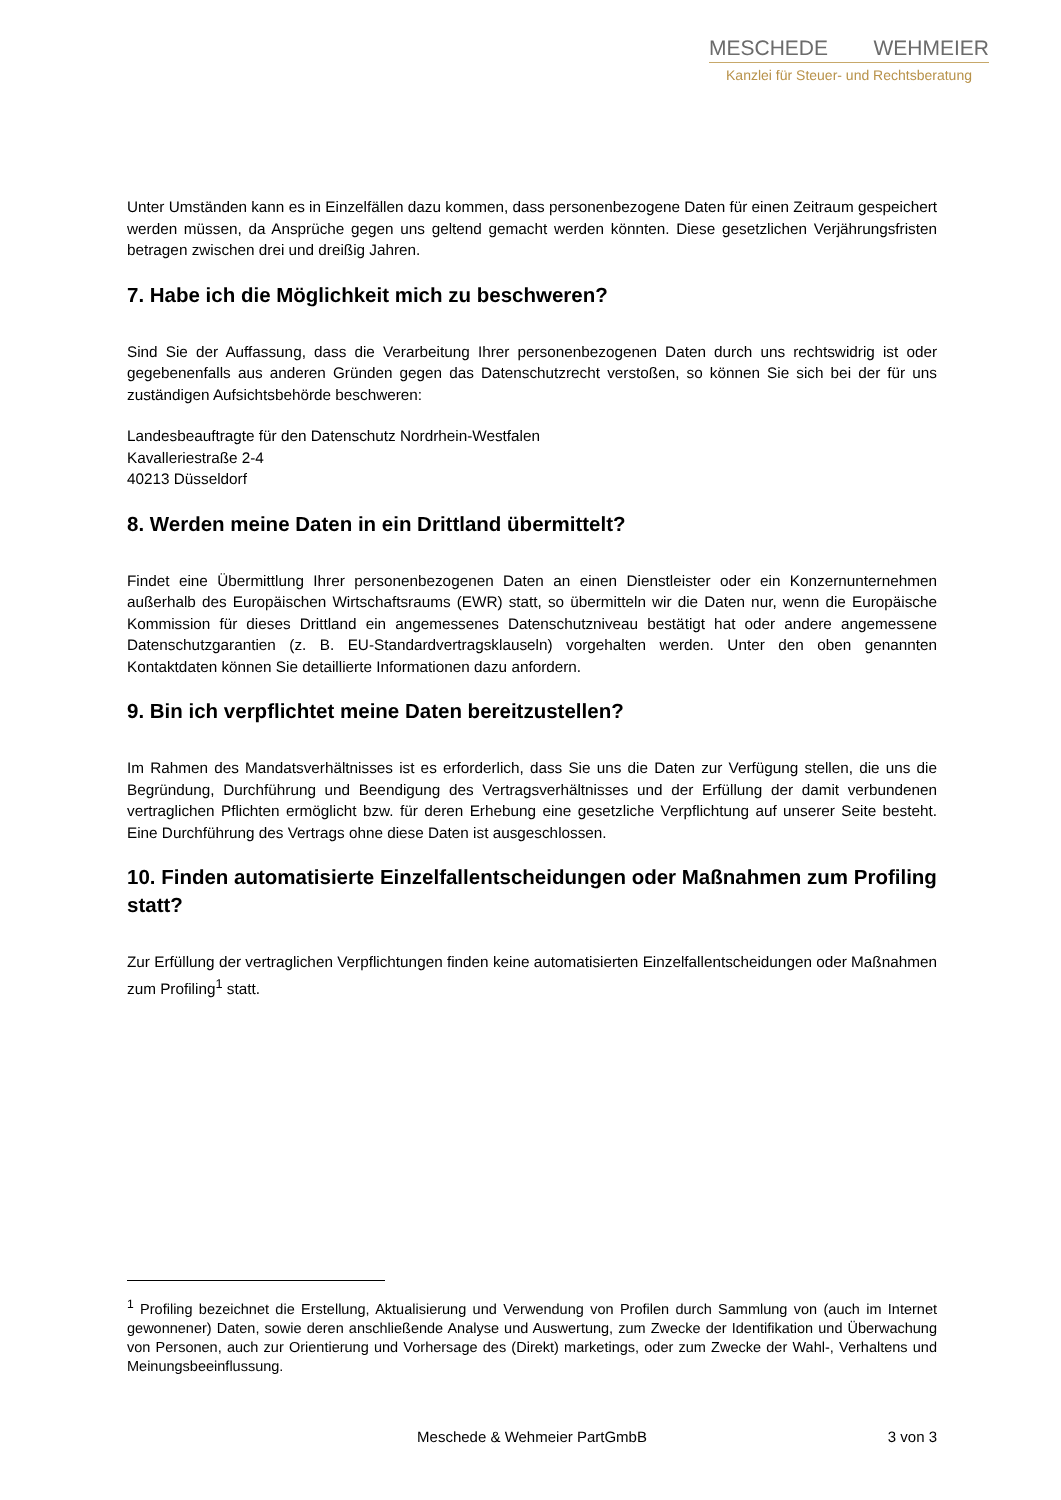MESCHEDE WEHMEIER
Kanzlei für Steuer- und Rechtsberatung
Unter Umständen kann es in Einzelfällen dazu kommen, dass personenbezogene Daten für einen Zeitraum gespeichert werden müssen, da Ansprüche gegen uns geltend gemacht werden könnten. Diese gesetzlichen Verjährungsfristen betragen zwischen drei und dreißig Jahren.
7. Habe ich die Möglichkeit mich zu beschweren?
Sind Sie der Auffassung, dass die Verarbeitung Ihrer personenbezogenen Daten durch uns rechtswidrig ist oder gegebenenfalls aus anderen Gründen gegen das Datenschutzrecht verstoßen, so können Sie sich bei der für uns zuständigen Aufsichtsbehörde beschweren:
Landesbeauftragte für den Datenschutz Nordrhein-Westfalen
Kavalleriestraße 2-4
40213 Düsseldorf
8. Werden meine Daten in ein Drittland übermittelt?
Findet eine Übermittlung Ihrer personenbezogenen Daten an einen Dienstleister oder ein Konzernunternehmen außerhalb des Europäischen Wirtschaftsraums (EWR) statt, so übermitteln wir die Daten nur, wenn die Europäische Kommission für dieses Drittland ein angemessenes Datenschutzniveau bestätigt hat oder andere angemessene Datenschutzgarantien (z. B. EU-Standardvertragsklauseln) vorgehalten werden. Unter den oben genannten Kontaktdaten können Sie detaillierte Informationen dazu anfordern.
9. Bin ich verpflichtet meine Daten bereitzustellen?
Im Rahmen des Mandatsverhältnisses ist es erforderlich, dass Sie uns die Daten zur Verfügung stellen, die uns die Begründung, Durchführung und Beendigung des Vertragsverhältnisses und der Erfüllung der damit verbundenen vertraglichen Pflichten ermöglicht bzw. für deren Erhebung eine gesetzliche Verpflichtung auf unserer Seite besteht. Eine Durchführung des Vertrags ohne diese Daten ist ausgeschlossen.
10. Finden automatisierte Einzelfallentscheidungen oder Maßnahmen zum Profiling statt?
Zur Erfüllung der vertraglichen Verpflichtungen finden keine automatisierten Einzelfallentscheidungen oder Maßnahmen zum Profiling<sup>1</sup> statt.
<sup>1</sup> Profiling bezeichnet die Erstellung, Aktualisierung und Verwendung von Profilen durch Sammlung von (auch im Internet gewonnener) Daten, sowie deren anschließende Analyse und Auswertung, zum Zwecke der Identifikation und Überwachung von Personen, auch zur Orientierung und Vorhersage des (Direkt) marketings, oder zum Zwecke der Wahl-, Verhaltens und Meinungsbeeinflussung.
Meschede & Wehmeier PartGmbB 3 von 3